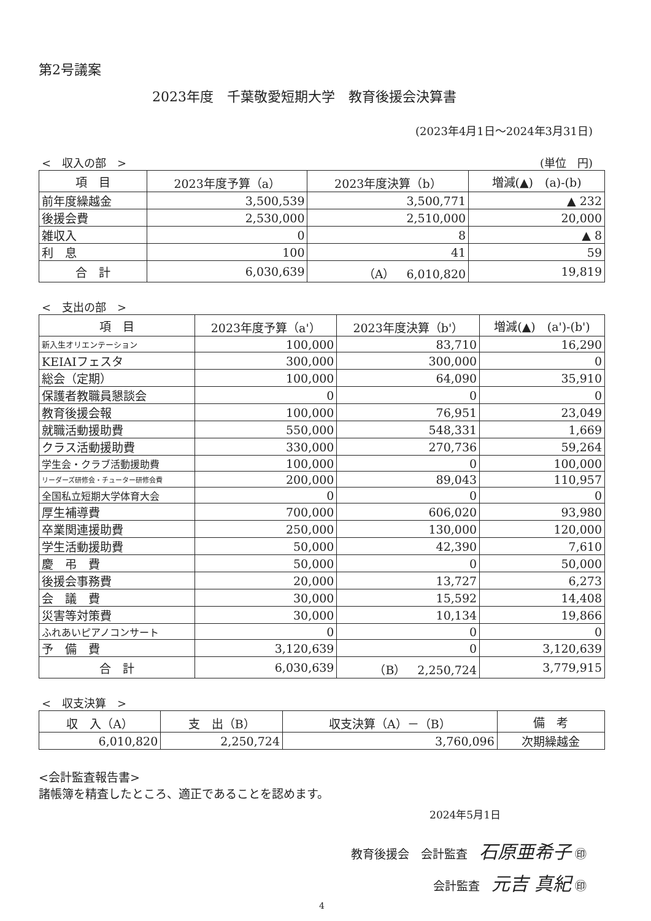第2号議案
2023年度　千葉敬愛短期大学　教育後援会決算書
(2023年4月1日～2024年3月31日)
<　収入の部　> (単位　円)
| 項 目 | 2023年度予算（a） | 2023年度決算（b） | 増減(▲) (a)-(b) |
| --- | --- | --- | --- |
| 前年度繰越金 | 3,500,539 | 3,500,771 | ▲ 232 |
| 後援会費 | 2,530,000 | 2,510,000 | 20,000 |
| 雑収入 | 0 | 8 | ▲ 8 |
| 利 息 | 100 | 41 | 59 |
| 合 計 | 6,030,639 | （A） 6,010,820 | 19,819 |
<　支出の部　>
| 項 目 | 2023年度予算（a'） | 2023年度決算（b'） | 増減(▲) (a')-(b') |
| --- | --- | --- | --- |
| 新入生オリエンテーション | 100,000 | 83,710 | 16,290 |
| KEIAIフェスタ | 300,000 | 300,000 | 0 |
| 総会（定期） | 100,000 | 64,090 | 35,910 |
| 保護者教職員懇談会 | 0 | 0 | 0 |
| 教育後援会報 | 100,000 | 76,951 | 23,049 |
| 就職活動援助費 | 550,000 | 548,331 | 1,669 |
| クラス活動援助費 | 330,000 | 270,736 | 59,264 |
| 学生会・クラブ活動援助費 | 100,000 | 0 | 100,000 |
| リーダーズ研修会・チューター研修会費 | 200,000 | 89,043 | 110,957 |
| 全国私立短期大学体育大会 | 0 | 0 | 0 |
| 厚生補導費 | 700,000 | 606,020 | 93,980 |
| 卒業関連援助費 | 250,000 | 130,000 | 120,000 |
| 学生活動援助費 | 50,000 | 42,390 | 7,610 |
| 慶 弔 費 | 50,000 | 0 | 50,000 |
| 後援会事務費 | 20,000 | 13,727 | 6,273 |
| 会 議 費 | 30,000 | 15,592 | 14,408 |
| 災害等対策費 | 30,000 | 10,134 | 19,866 |
| ふれあいピアノコンサート | 0 | 0 | 0 |
| 予 備 費 | 3,120,639 | 0 | 3,120,639 |
| 合 計 | 6,030,639 | （B） 2,250,724 | 3,779,915 |
<　収支決算　>
| 収 入（A） | 支 出（B） | 収支決算（A）－（B） | 備 考 |
| --- | --- | --- | --- |
| 6,010,820 | 2,250,724 | 3,760,096 | 次期繰越金 |
<会計監査報告書>
諸帳簿を精査したところ、適正であることを認めます。
2024年5月1日
教育後援会　会計監査　石原亜希子 ㊞
会計監査　元吉 真紀 ㊞
4